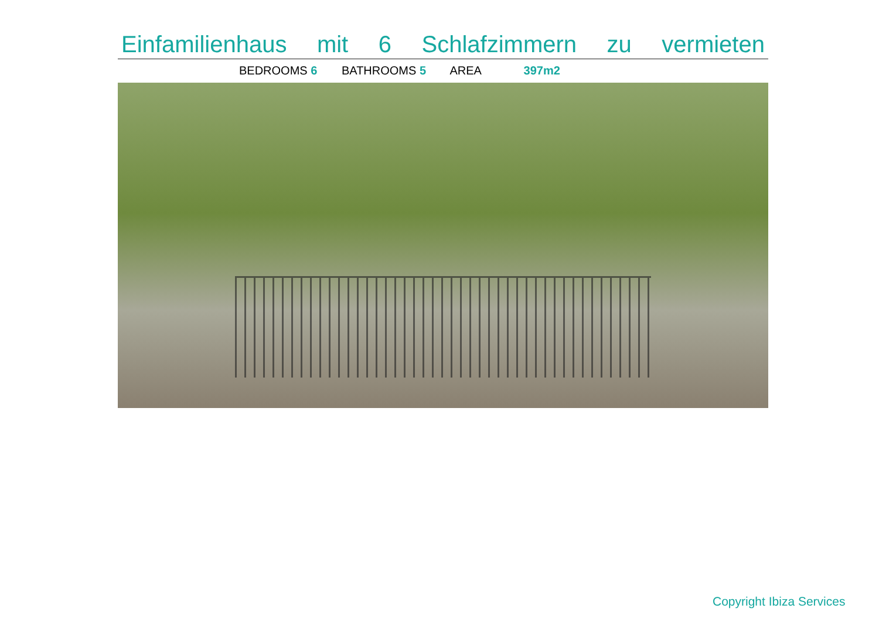Einfamilienhaus mit 6 Schlafzimmern zu vermieten
BEDROOMS 6 BATHROOMS 5 AREA 397m2
Copyright Ibiza Services